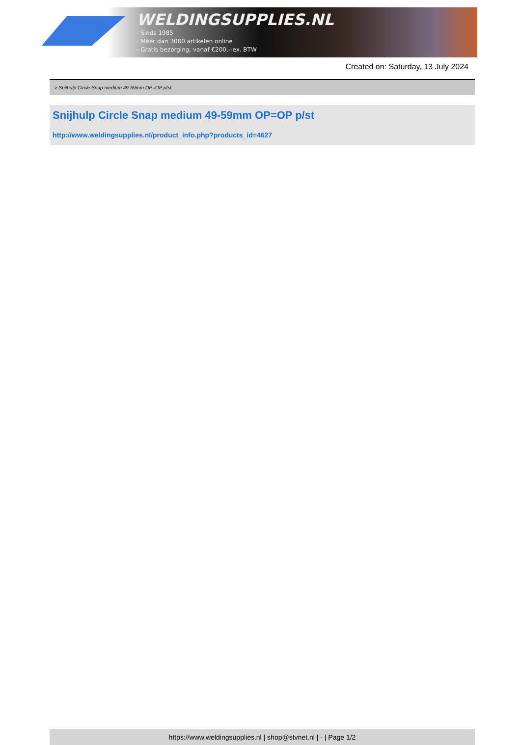WELDINGSUPPLIES.NL
- Sinds 1985
- Méér dan 3000 artikelen online
- Gratis bezorging, vanaf €200,--ex. BTW
Created on: Saturday, 13 July 2024
> Snijhulp Circle Snap medium 49-59mm OP=OP p/st
Snijhulp Circle Snap medium 49-59mm OP=OP p/st
http://www.weldingsupplies.nl/product_info.php?products_id=4627
https://www.weldingsupplies.nl | shop@stvnet.nl | - | Page 1/2